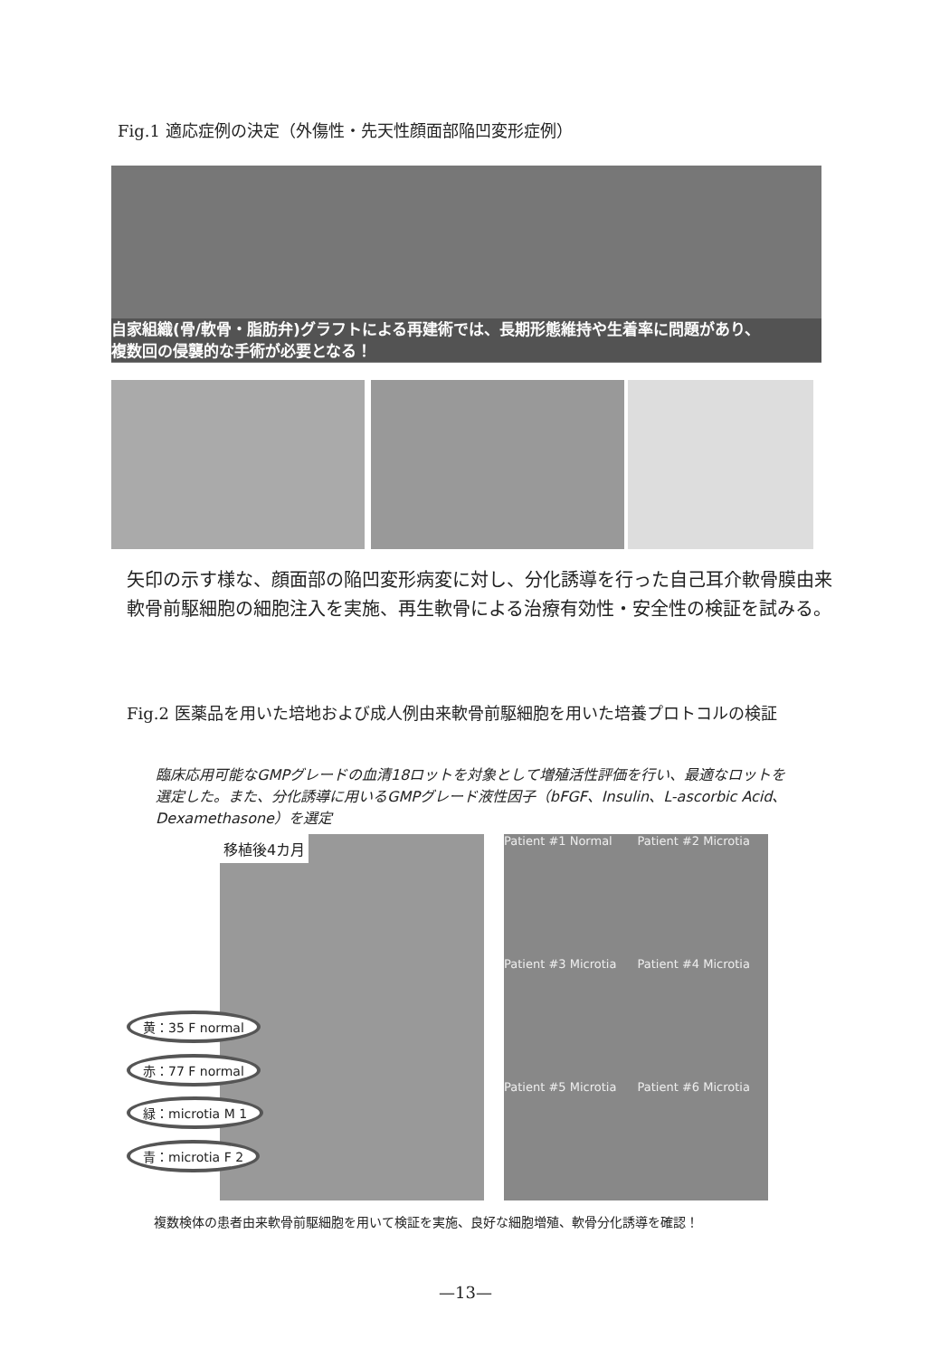Fig.1 適応症例の決定（外傷性・先天性顔面部陥凹変形症例）
自家組織(骨/軟骨・脂肪弁)グラフトによる再建術では、長期形態維持や生着率に問題があり、
複数回の侵襲的な手術が必要となる！
矢印の示す様な、顔面部の陥凹変形病変に対し、分化誘導を行った自己耳介軟骨膜由来
軟骨前駆細胞の細胞注入を実施、再生軟骨による治療有効性・安全性の検証を試みる。
Fig.2 医薬品を用いた培地および成人例由来軟骨前駆細胞を用いた培養プロトコルの検証
臨床応用可能なGMPグレードの血清18ロットを対象として増殖活性評価を行い、最適なロットを選定した。また、分化誘導に用いるGMPグレード液性因子（bFGF、Insulin、L-ascorbic Acid、Dexamethasone）を選定
移植後4カ月
黄：35 F normal
赤：77 F normal
緑：microtia M 1
青：microtia F 2
Patient #1 Normal
Patient #2 Microtia
Patient #3 Microtia
Patient #4 Microtia
Patient #5 Microtia
Patient #6 Microtia
複数検体の患者由来軟骨前駆細胞を用いて検証を実施、良好な細胞増殖、軟骨分化誘導を確認！
—13—